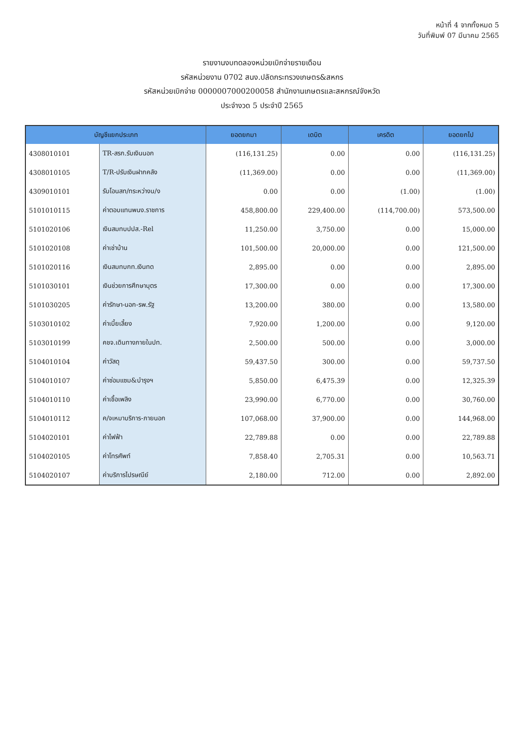หน้าที่ 4 จากทั้งหมด 5
วันที่พิมพ์ 07 มีนาคม 2565
รายงานงบทดลองหน่วยเบิกจ่ายรายเดือน
รหัสหน่วยงาน 0702 สนง.ปลัดกระทรวงเกษตร&สหกร
รหัสหน่วยเบิกจ่าย 0000007000200058 สำนักงานเกษตรและสหกรณ์จังหวัด
ประจำงวด 5 ประจำปี 2565
| บัญชีแยกประเภท | | ยอดยกมา | เดบิต | เครดิต | ยอดยกไป |
| --- | --- | --- | --- | --- | --- |
| 4308010101 | TR-สรก.รับเงินนอก | (116,131.25) | 0.00 | 0.00 | (116,131.25) |
| 4308010105 | T/R-ปรับเงินฝากคลัง | (11,369.00) | 0.00 | 0.00 | (11,369.00) |
| 4309010101 | รับโอนสท/ทระหว่างน/ง | 0.00 | 0.00 | (1.00) | (1.00) |
| 5101010115 | ค่าตอบแทนพนง.ราชการ | 458,800.00 | 229,400.00 | (114,700.00) | 573,500.00 |
| 5101020106 | เงินสมทบปปส.-Rel | 11,250.00 | 3,750.00 | 0.00 | 15,000.00 |
| 5101020108 | ค่าเช่าบ้าน | 101,500.00 | 20,000.00 | 0.00 | 121,500.00 |
| 5101020116 | เงินสมทบกท.เงินทด | 2,895.00 | 0.00 | 0.00 | 2,895.00 |
| 5101030101 | เงินช่วยการศึกษาบุตร | 17,300.00 | 0.00 | 0.00 | 17,300.00 |
| 5101030205 | ค่ารักษา-นอก-รพ.รัฐ | 13,200.00 | 380.00 | 0.00 | 13,580.00 |
| 5103010102 | ค่าเบี้ยเลี้ยง | 7,920.00 | 1,200.00 | 0.00 | 9,120.00 |
| 5103010199 | คชจ.เดินทางภายในปท. | 2,500.00 | 500.00 | 0.00 | 3,000.00 |
| 5104010104 | ค่าวัสดุ | 59,437.50 | 300.00 | 0.00 | 59,737.50 |
| 5104010107 | ค่าซ่อมแซม&บำรุงฯ | 5,850.00 | 6,475.39 | 0.00 | 12,325.39 |
| 5104010110 | ค่าเชื้อเพลิง | 23,990.00 | 6,770.00 | 0.00 | 30,760.00 |
| 5104010112 | ค/จเหมาบริการ-ภายนอก | 107,068.00 | 37,900.00 | 0.00 | 144,968.00 |
| 5104020101 | ค่าไฟฟ้า | 22,789.88 | 0.00 | 0.00 | 22,789.88 |
| 5104020105 | ค่าโทรศัพท์ | 7,858.40 | 2,705.31 | 0.00 | 10,563.71 |
| 5104020107 | ค่าบริการไปรษณีย์ | 2,180.00 | 712.00 | 0.00 | 2,892.00 |